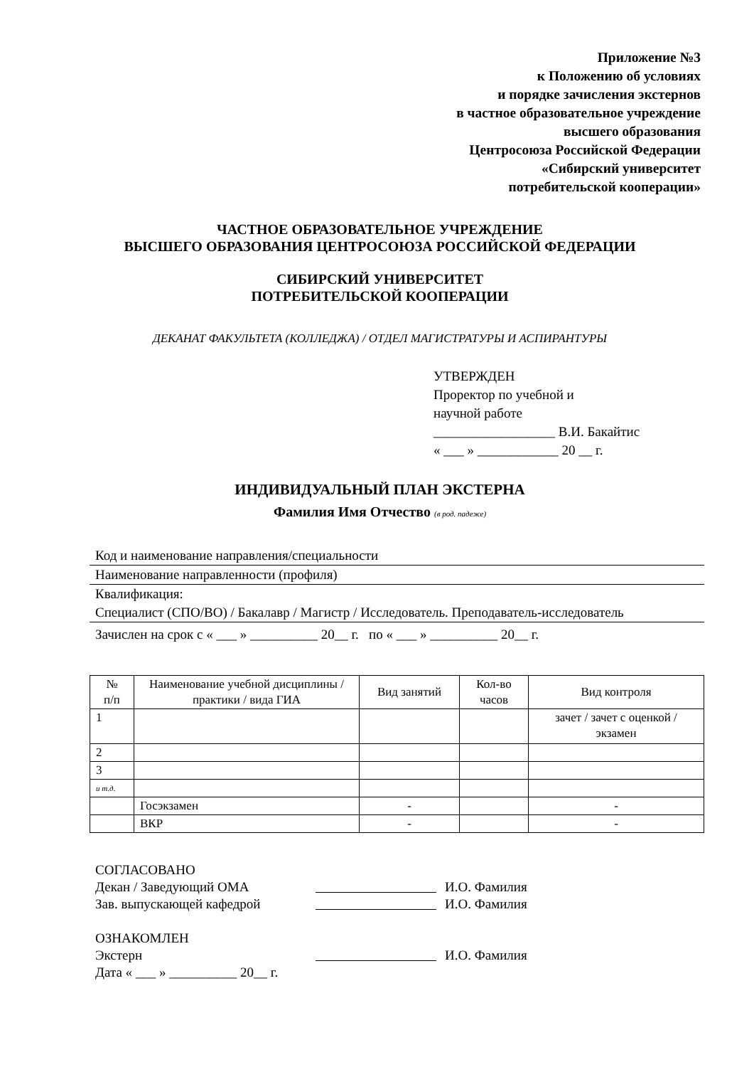Приложение №3
к Положению об условиях
и порядке зачисления экстернов
в частное образовательное учреждение
высшего образования
Центросоюза Российской Федерации
«Сибирский университет
потребительской кооперации»
ЧАСТНОЕ ОБРАЗОВАТЕЛЬНОЕ УЧРЕЖДЕНИЕ
ВЫСШЕГО ОБРАЗОВАНИЯ ЦЕНТРОСОЮЗА РОССИЙСКОЙ ФЕДЕРАЦИИ
СИБИРСКИЙ УНИВЕРСИТЕТ
ПОТРЕБИТЕЛЬСКОЙ КООПЕРАЦИИ
ДЕКАНАТ ФАКУЛЬТЕТА (КОЛЛЕДЖА) / ОТДЕЛ МАГИСТРАТУРЫ И АСПИРАНТУРЫ
УТВЕРЖДЕН
Проректор по учебной и
научной работе
__________________ В.И. Бакайтис
« ___ » ____________ 20 __ г.
ИНДИВИДУАЛЬНЫЙ ПЛАН ЭКСТЕРНА
Фамилия Имя Отчество (в род. падеже)
Код и наименование направления/специальности
Наименование направленности (профиля)
Квалификация:
Специалист (СПО/ВО) / Бакалавр / Магистр / Исследователь. Преподаватель-исследователь
Зачислен на срок с « ___ » __________ 20__ г. по « ___ » __________ 20__ г.
| № п/п | Наименование учебной дисциплины /практики / вида ГИА | Вид занятий | Кол-во часов | Вид контроля |
| --- | --- | --- | --- | --- |
| 1 | | | | зачет / зачет с оценкой / экзамен |
| 2 | | | | |
| 3 | | | | |
| и т.д. | | | | |
| | Госэкзамен | - | | - |
| | ВКР | - | | - |
СОГЛАСОВАНО
Декан / Заведующий ОМА И.О. Фамилия
Зав. выпускающей кафедрой И.О. Фамилия
ОЗНАКОМЛЕН
Экстерн И.О. Фамилия
Дата « ___ » __________ 20__ г.